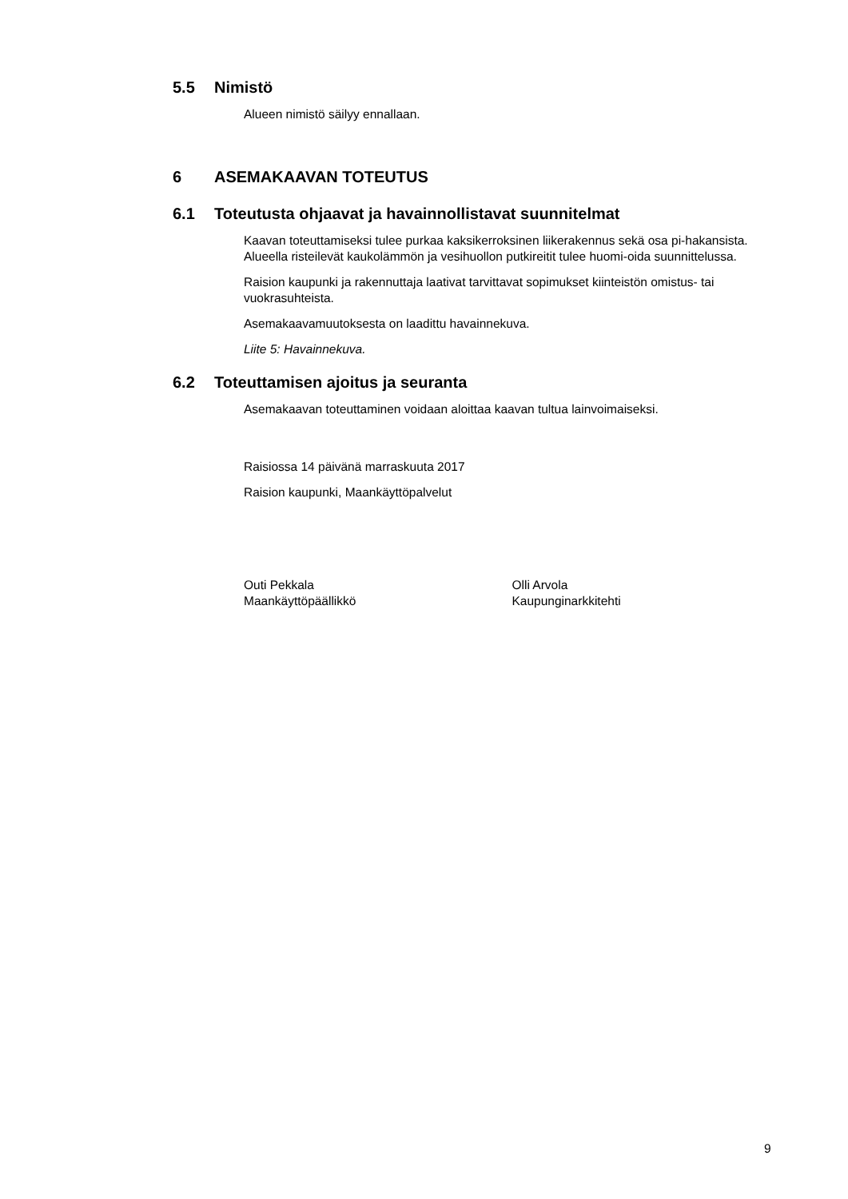5.5 Nimistö
Alueen nimistö säilyy ennallaan.
6 ASEMAKAAVAN TOTEUTUS
6.1 Toteutusta ohjaavat ja havainnollistavat suunnitelmat
Kaavan toteuttamiseksi tulee purkaa kaksikerroksinen liikerakennus sekä osa pi-hakansista. Alueella risteilevät kaukolämmön ja vesihuollon putkireitit tulee huomi-oida suunnittelussa.
Raision kaupunki ja rakennuttaja laativat tarvittavat sopimukset kiinteistön omistus- tai vuokrasuhteista.
Asemakaavamuutoksesta on laadittu havainnekuva.
Liite 5: Havainnekuva.
6.2 Toteuttamisen ajoitus ja seuranta
Asemakaavan toteuttaminen voidaan aloittaa kaavan tultua lainvoimaiseksi.
Raisiossa 14 päivänä marraskuuta 2017
Raision kaupunki, Maankäyttöpalvelut
Outi Pekkala
Maankäyttöpäällikkö
Olli Arvola
Kaupunginarkkitehti
9